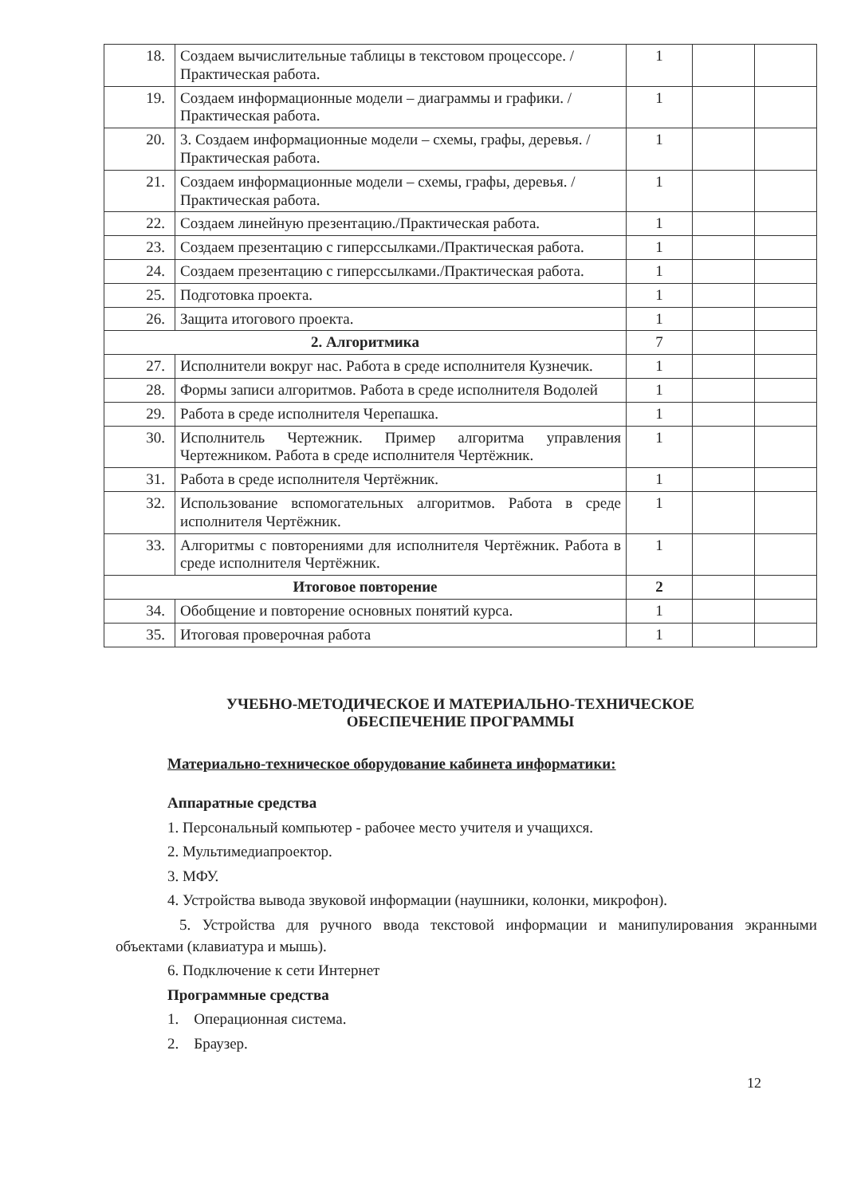| 18. | Создаем вычислительные таблицы в текстовом процессоре. /Практическая работа. | 1 | | |
| 19. | Создаем информационные модели – диаграммы и графики. /Практическая работа. | 1 | | |
| 20. | 3. Создаем информационные модели – схемы, графы, деревья. /Практическая работа. | 1 | | |
| 21. | Создаем информационные модели – схемы, графы, деревья. /Практическая работа. | 1 | | |
| 22. | Создаем линейную презентацию./Практическая работа. | 1 | | |
| 23. | Создаем презентацию с гиперссылками./Практическая работа. | 1 | | |
| 24. | Создаем презентацию с гиперссылками./Практическая работа. | 1 | | |
| 25. | Подготовка проекта. | 1 | | |
| 26. | Защита итогового проекта. | 1 | | |
| 2. Алгоритмика | | 7 | | |
| 27. | Исполнители вокруг нас. Работа в среде исполнителя Кузнечик. | 1 | | |
| 28. | Формы записи алгоритмов. Работа в среде исполнителя Водолей | 1 | | |
| 29. | Работа в среде исполнителя Черепашка. | 1 | | |
| 30. | Исполнитель Чертежник. Пример алгоритма управления Чертежником. Работа в среде исполнителя Чертёжник. | 1 | | |
| 31. | Работа в среде исполнителя Чертёжник. | 1 | | |
| 32. | Использование вспомогательных алгоритмов. Работа в среде исполнителя Чертёжник. | 1 | | |
| 33. | Алгоритмы с повторениями для исполнителя Чертёжник. Работа в среде исполнителя Чертёжник. | 1 | | |
| Итоговое повторение | | 2 | | |
| 34. | Обобщение и повторение основных понятий курса. | 1 | | |
| 35. | Итоговая проверочная работа | 1 | | |
УЧЕБНО-МЕТОДИЧЕСКОЕ И МАТЕРИАЛЬНО-ТЕХНИЧЕСКОЕ
ОБЕСПЕЧЕНИЕ ПРОГРАММЫ
Материально-техническое оборудование кабинета информатики:
Аппаратные средства
1. Персональный компьютер - рабочее место учителя и учащихся.
2. Мультимедиапроектор.
3. МФУ.
4. Устройства вывода звуковой информации (наушники, колонки, микрофон).
5. Устройства для ручного ввода текстовой информации и манипулирования экранными объектами (клавиатура и мышь).
6. Подключение к сети Интернет
Программные средства
1. Операционная система.
2. Браузер.
12